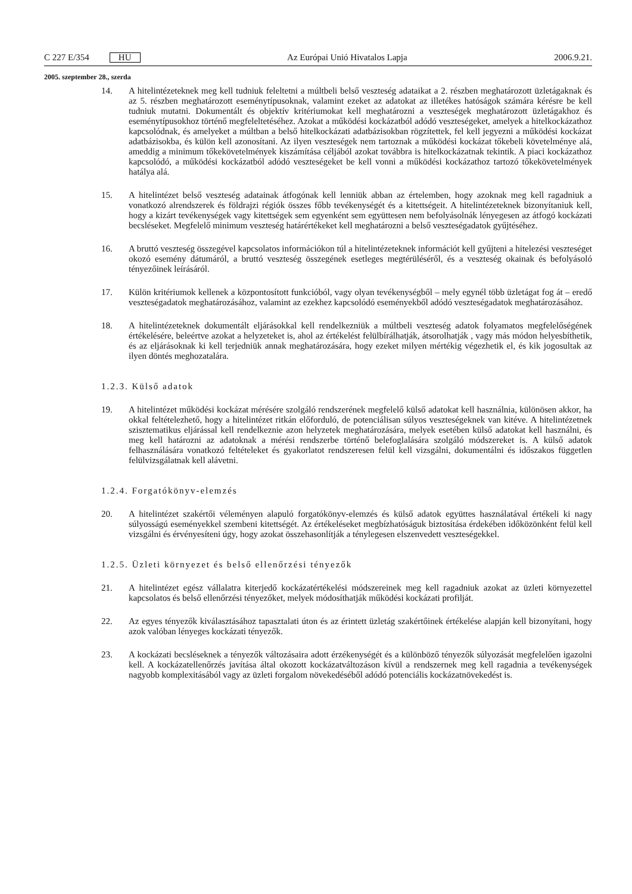C 227 E/354 HU
Az Európai Unió Hivatalos Lapja 2006.9.21.
2005. szeptember 28., szerda
14. A hitelintézeteknek meg kell tudniuk feleltetni a múltbeli belső veszteség adataikat a 2. részben meghatározott üzletágaknak és az 5. részben meghatározott eseménytípusoknak, valamint ezeket az adatokat az illetékes hatóságok számára kérésre be kell tudniuk mutatni. Dokumentált és objektív kritériumokat kell meghatározni a veszteségek meghatározott üzletágakhoz és eseménytípusokhoz történő megfeleltetéséhez. Azokat a működési kockázatból adódó veszteségeket, amelyek a hitelkoc­kázathoz kapcsolódnak, és amelyeket a múltban a belső hitelkockázati adatbázisokban rögzítettek, fel kell jegyezni a működési kockázat adatbázisokba, és külön kell azonosítani. Az ilyen veszteségek nem tartoznak a működési kockázat tőkebeli követelménye alá, ameddig a minimum tőkekövetelmé­nyek kiszámítása céljából azokat továbbra is hitelkockázatnak tekintik. A piaci kockázathoz kapcso­lódó, a működési kockázatból adódó veszteségeket be kell vonni a működési kockázathoz tartozó tőkekövetelmények hatálya alá.
15. A hitelintézet belső veszteség adatainak átfogónak kell lenniük abban az értelemben, hogy azoknak meg kell ragadniuk a vonatkozó alrendszerek és földrajzi régiók összes főbb tevékenységét és a kitettségeit. A hitelintézeteknek bizonyítaniuk kell, hogy a kizárt tevékenységek vagy kitettségek sem egyenként sem együttesen nem befolyásolnák lényegesen az átfogó kockázati becsléseket. Megfelelő minimum veszteség határértékeket kell meghatározni a belső veszteségadatok gyűjtéséhez.
16. A bruttó veszteség összegével kapcsolatos információkon túl a hitelintézeteknek információt kell gyűjteni a hitelezési veszteséget okozó esemény dátumáról, a bruttó veszteség összegének esetleges megtérüléséről, és a veszteség okainak és befolyásoló tényezőinek leírásáról.
17. Külön kritériumok kellenek a központosított funkcióból, vagy olyan tevékenységből – mely egynél több üzletágat fog át – eredő veszteségadatok meghatározásához, valamint az ezekhez kapcsolódó eseményekből adódó veszteségadatok meghatározásához.
18. A hitelintézeteknek dokumentált eljárásokkal kell rendelkezniük a múltbeli veszteség adatok folya­matos megfelelőségének értékelésére, beleértve azokat a helyzeteket is, ahol az értékelést felülbírál­hatják, átsorolhatják , vagy más módon helyesbíthetik, és az eljárásoknak ki kell terjedniük annak meghatározására, hogy ezeket milyen mértékig végezhetik el, és kik jogosultak az ilyen döntés meghozatalára.
1.2.3. Külső adatok
19. A hitelintézet működési kockázat mérésére szolgáló rendszerének megfelelő külső adatokat kell használnia, különösen akkor, ha okkal feltételezhető, hogy a hitelintézet ritkán előforduló, de poten­ciálisan súlyos veszteségeknek van kitéve. A hitelintézetnek szisztematikus eljárással kell rendel­keznie azon helyzetek meghatározására, melyek esetében külső adatokat kell használni, és meg kell határozni az adatoknak a mérési rendszerbe történő belefoglalására szolgáló módszereket is. A külső adatok felhasználására vonatkozó feltételeket és gyakorlatot rendszeresen felül kell vizsgálni, doku­mentálni és időszakos független felülvizsgálatnak kell alávetni.
1.2.4. Forgatókönyv-elemzés
20. A hitelintézet szakértői véleményen alapuló forgatókönyv-elemzés és külső adatok együttes haszná­latával értékeli ki nagy súlyosságú eseményekkel szembeni kitettségét. Az értékeléseket megbízható­ságuk biztosítása érdekében időközönként felül kell vizsgálni és érvényesíteni úgy, hogy azokat összehasonlítják a ténylegesen elszenvedett veszteségekkel.
1.2.5. Üzleti környezet és belső ellenőrzési tényezők
21. A hitelintézet egész vállalatra kiterjedő kockázatértékelési módszereinek meg kell ragadniuk azokat az üzleti környezettel kapcsolatos és belső ellenőrzési tényezőket, melyek módosíthatják működési kockázati profilját.
22. Az egyes tényezők kiválasztásához tapasztalati úton és az érintett üzletág szakértőinek értékelése alapján kell bizonyítani, hogy azok valóban lényeges kockázati tényezők.
23. A kockázati becsléseknek a tényezők változásaira adott érzékenységét és a különböző tényezők súlyozását megfelelően igazolni kell. A kockázatellenőrzés javítása által okozott kockázatváltozáson kívül a rendszernek meg kell ragadnia a tevékenységek nagyobb komplexitásából vagy az üzleti forgalom növekedéséből adódó potenciális kockázatnövekedést is.